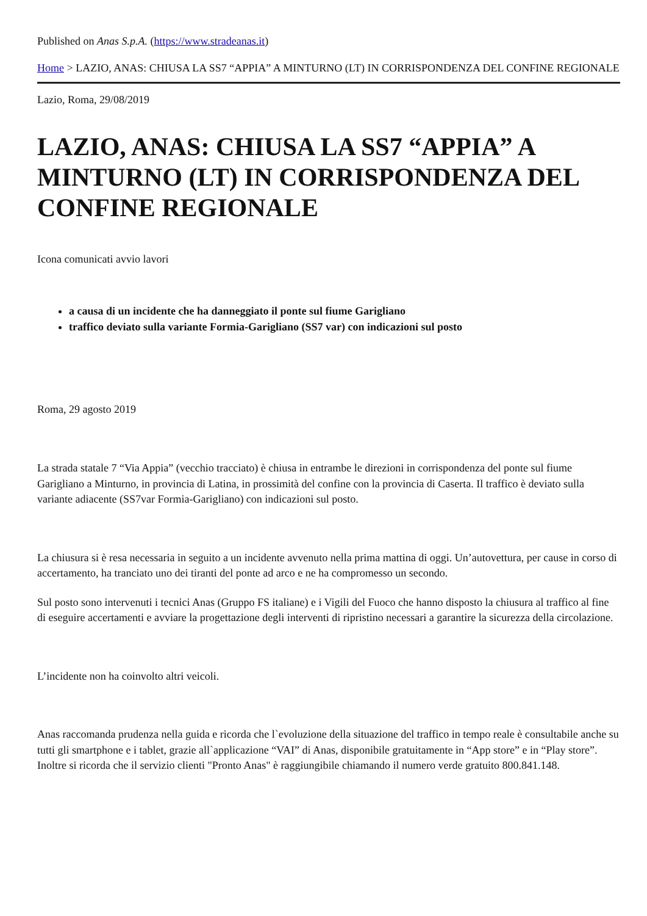Published on Anas S.p.A. (https://www.stradeanas.it)
Home > LAZIO, ANAS: CHIUSA LA SS7 “APPIA” A MINTURNO (LT) IN CORRISPONDENZA DEL CONFINE REGIONALE
Lazio, Roma, 29/08/2019
LAZIO, ANAS: CHIUSA LA SS7 “APPIA” A MINTURNO (LT) IN CORRISPONDENZA DEL CONFINE REGIONALE
Icona comunicati avvio lavori
a causa di un incidente che ha danneggiato il ponte sul fiume Garigliano
traffico deviato sulla variante Formia-Garigliano (SS7 var) con indicazioni sul posto
Roma, 29 agosto 2019
La strada statale 7 “Via Appia” (vecchio tracciato) è chiusa in entrambe le direzioni in corrispondenza del ponte sul fiume Garigliano a Minturno, in provincia di Latina, in prossimità del confine con la provincia di Caserta. Il traffico è deviato sulla variante adiacente (SS7var Formia-Garigliano) con indicazioni sul posto.
La chiusura si è resa necessaria in seguito a un incidente avvenuto nella prima mattina di oggi. Un’autovettura, per cause in corso di accertamento, ha tranciato uno dei tiranti del ponte ad arco e ne ha compromesso un secondo.
Sul posto sono intervenuti i tecnici Anas (Gruppo FS italiane) e i Vigili del Fuoco che hanno disposto la chiusura al traffico al fine di eseguire accertamenti e avviare la progettazione degli interventi di ripristino necessari a garantire la sicurezza della circolazione.
L’incidente non ha coinvolto altri veicoli.
Anas raccomanda prudenza nella guida e ricorda che l`evoluzione della situazione del traffico in tempo reale è consultabile anche su tutti gli smartphone e i tablet, grazie all`applicazione “VAI” di Anas, disponibile gratuitamente in “App store” e in “Play store”. Inoltre si ricorda che il servizio clienti "Pronto Anas" è raggiungibile chiamando il numero verde gratuito 800.841.148.